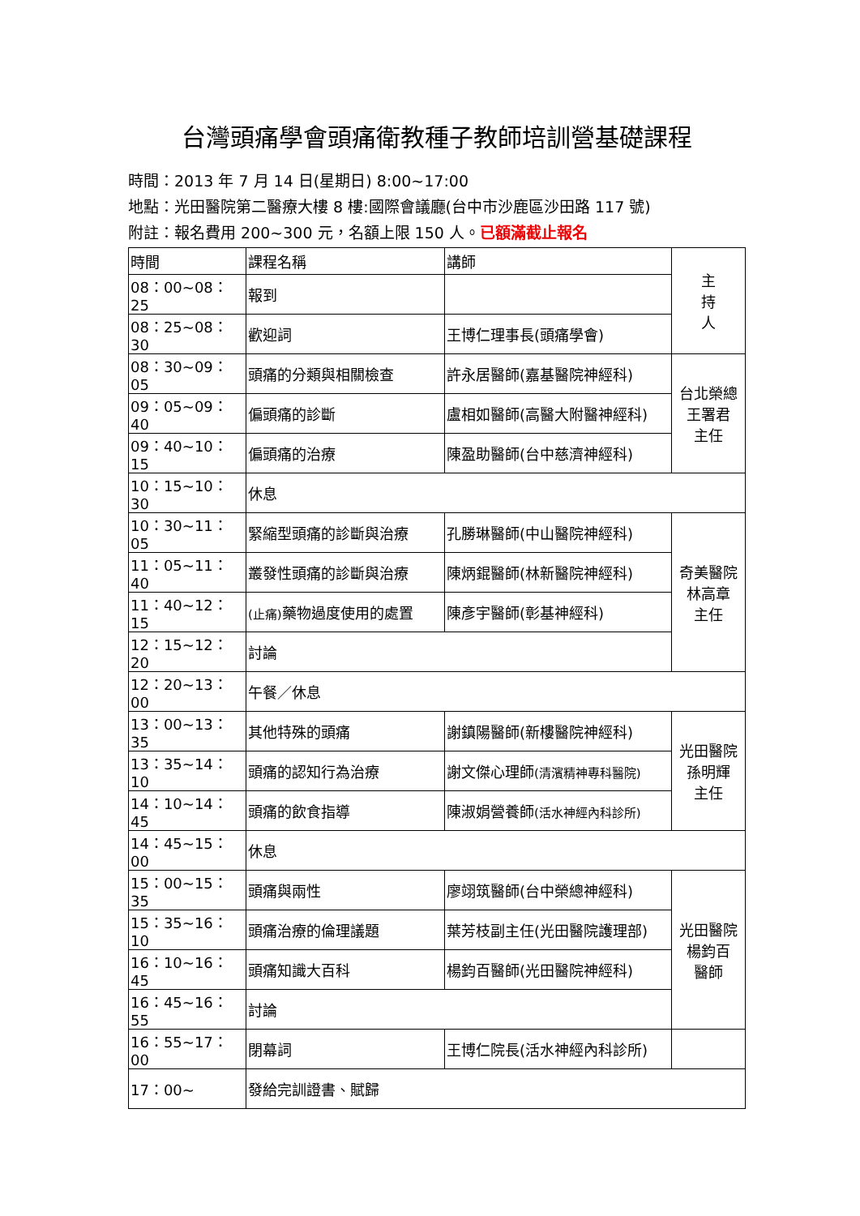台灣頭痛學會頭痛衛教種子教師培訓營基礎課程
時間：2013 年 7 月 14 日(星期日) 8:00~17:00
地點：光田醫院第二醫療大樓 8 樓:國際會議廳(台中市沙鹿區沙田路 117 號)
附註：報名費用 200~300 元，名額上限 150 人。已額滿截止報名
| 時間 | 課程名稱 | 講師 | 主 持 人 |
| 08：00~08：25 | 報到 | | |
| 08：25~08：30 | 歡迎詞 | 王博仁理事長(頭痛學會) | |
| 08：30~09：05 | 頭痛的分類與相關檢查 | 許永居醫師(嘉基醫院神經科) | 台北榮總 王署君 主任 |
| 09：05~09：40 | 偏頭痛的診斷 | 盧相如醫師(高醫大附醫神經科) | |
| 09：40~10：15 | 偏頭痛的治療 | 陳盈助醫師(台中慈濟神經科) | |
| 10：15~10：30 | 休息 | | |
| 10：30~11：05 | 緊縮型頭痛的診斷與治療 | 孔勝琳醫師(中山醫院神經科) | 奇美醫院 林高章 主任 |
| 11：05~11：40 | 叢發性頭痛的診斷與治療 | 陳炳錕醫師(林新醫院神經科) | |
| 11：40~12：15 | (止痛) 藥物過度使用的處置 | 陳彥宇醫師(彰基神經科) | |
| 12：15~12：20 | 討論 | | |
| 12：20~13：00 | 午餐／休息 | | |
| 13：00~13：35 | 其他特殊的頭痛 | 謝鎮陽醫師(新樓醫院神經科) | 光田醫院 孫明輝 主任 |
| 13：35~14：10 | 頭痛的認知行為治療 | 謝文傑心理師 (清濱精神專科醫院) | |
| 14：10~14：45 | 頭痛的飲食指導 | 陳淑娟營養師 (活水神經內科診所) | |
| 14：45~15：00 | 休息 | | |
| 15：00~15：35 | 頭痛與兩性 | 廖翊筑醫師(台中榮總神經科) | 光田醫院 楊鈞百 醫師 |
| 15：35~16：10 | 頭痛治療的倫理議題 | 葉芳枝副主任(光田醫院護理部) | |
| 16：10~16：45 | 頭痛知識大百科 | 楊鈞百醫師(光田醫院神經科) | |
| 16：45~16：55 | 討論 | | |
| 16：55~17：00 | 閉幕詞 | 王博仁院長(活水神經內科診所) | |
| 17：00~ | 發給完訓證書、賦歸 | | |